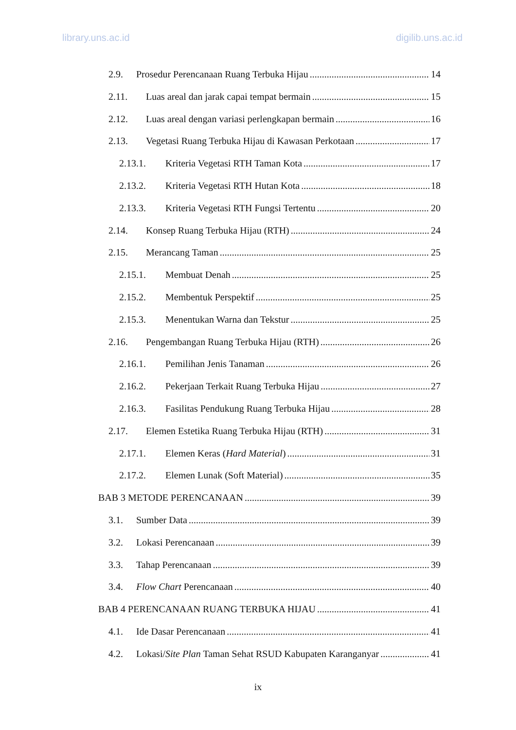library.uns.ac.id digilib.uns.ac.id
2.9. Prosedur Perencanaan Ruang Terbuka Hijau 14
2.11. Luas areal dan jarak capai tempat bermain 15
2.12. Luas areal dengan variasi perlengkapan bermain 16
2.13. Vegetasi Ruang Terbuka Hijau di Kawasan Perkotaan 17
2.13.1. Kriteria Vegetasi RTH Taman Kota 17
2.13.2. Kriteria Vegetasi RTH Hutan Kota 18
2.13.3. Kriteria Vegetasi RTH Fungsi Tertentu 20
2.14. Konsep Ruang Terbuka Hijau (RTH) 24
2.15. Merancang Taman 25
2.15.1. Membuat Denah 25
2.15.2. Membentuk Perspektif 25
2.15.3. Menentukan Warna dan Tekstur 25
2.16. Pengembangan Ruang Terbuka Hijau (RTH) 26
2.16.1. Pemilihan Jenis Tanaman 26
2.16.2. Pekerjaan Terkait Ruang Terbuka Hijau 27
2.16.3. Fasilitas Pendukung Ruang Terbuka Hijau 28
2.17. Elemen Estetika Ruang Terbuka Hijau (RTH) 31
2.17.1. Elemen Keras (Hard Material) 31
2.17.2. Elemen Lunak (Soft Material) 35
BAB 3 METODE PERENCANAAN 39
3.1. Sumber Data 39
3.2. Lokasi Perencanaan 39
3.3. Tahap Perencanaan 39
3.4. Flow Chart Perencanaan 40
BAB 4 PERENCANAAN RUANG TERBUKA HIJAU 41
4.1. Ide Dasar Perencanaan 41
4.2. Lokasi/Site Plan Taman Sehat RSUD Kabupaten Karanganyar 41
ix